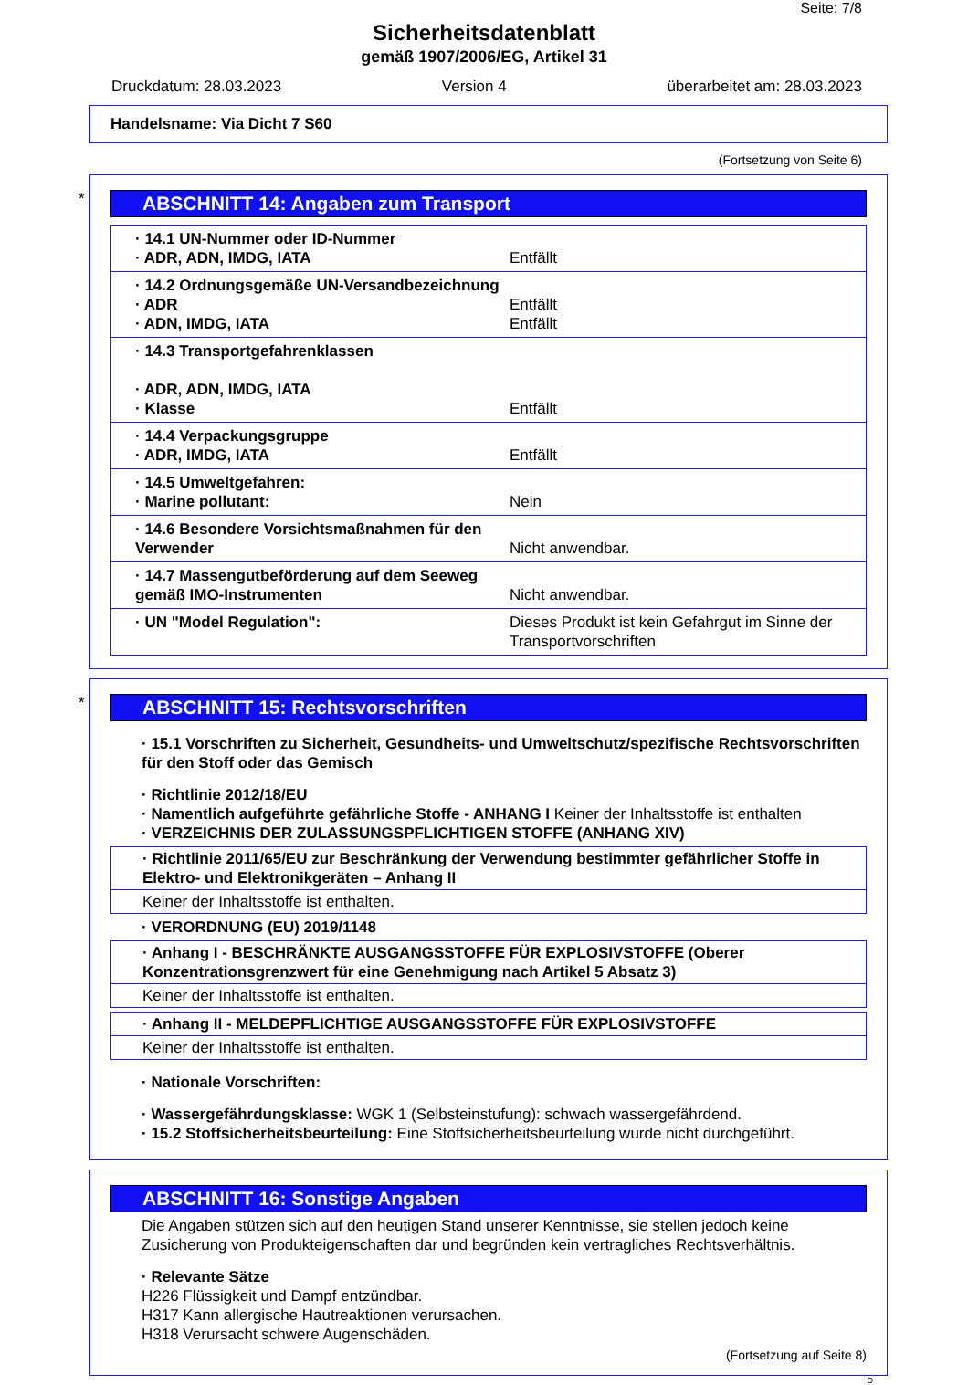Seite: 7/8
Sicherheitsdatenblatt
gemäß 1907/2006/EG, Artikel 31
Druckdatum: 28.03.2023 Version 4 überarbeitet am: 28.03.2023
Handelsname: Via Dicht 7 S60
(Fortsetzung von Seite 6)
*
ABSCHNITT 14: Angaben zum Transport
| · 14.1 UN-Nummer oder ID-Nummer · ADR, ADN, IMDG, IATA | Entfällt |
| · 14.2 Ordnungsgemäße UN-Versandbezeichnung · ADR · ADN, IMDG, IATA | Entfällt Entfällt |
| · 14.3 Transportgefahrenklassen · ADR, ADN, IMDG, IATA · Klasse | Entfällt |
| · 14.4 Verpackungsgruppe · ADR, IMDG, IATA | Entfällt |
| · 14.5 Umweltgefahren: · Marine pollutant: | Nein |
| · 14.6 Besondere Vorsichtsmaßnahmen für den Verwender | Nicht anwendbar. |
| · 14.7 Massengutbeförderung auf dem Seeweg gemäß IMO-Instrumenten | Nicht anwendbar. |
| · UN "Model Regulation": | Dieses Produkt ist kein Gefahrgut im Sinne der Transportvorschriften |
*
ABSCHNITT 15: Rechtsvorschriften
· 15.1 Vorschriften zu Sicherheit, Gesundheits- und Umweltschutz/spezifische Rechtsvorschriften für den Stoff oder das Gemisch
· Richtlinie 2012/18/EU
· Namentlich aufgeführte gefährliche Stoffe - ANHANG I Keiner der Inhaltsstoffe ist enthalten
· VERZEICHNIS DER ZULASSUNGSPFLICHTIGEN STOFFE (ANHANG XIV)
· Richtlinie 2011/65/EU zur Beschränkung der Verwendung bestimmter gefährlicher Stoffe in Elektro- und Elektronikgeräten – Anhang II
Keiner der Inhaltsstoffe ist enthalten.
· VERORDNUNG (EU) 2019/1148
· Anhang I - BESCHRÄNKTE AUSGANGSSTOFFE FÜR EXPLOSIVSTOFFE (Oberer Konzentrationsgrenzwert für eine Genehmigung nach Artikel 5 Absatz 3)
Keiner der Inhaltsstoffe ist enthalten.
· Anhang II - MELDEPFLICHTIGE AUSGANGSSTOFFE FÜR EXPLOSIVSTOFFE
Keiner der Inhaltsstoffe ist enthalten.
· Nationale Vorschriften:
· Wassergefährdungsklasse: WGK 1 (Selbsteinstufung): schwach wassergefährdend.
· 15.2 Stoffsicherheitsbeurteilung: Eine Stoffsicherheitsbeurteilung wurde nicht durchgeführt.
ABSCHNITT 16: Sonstige Angaben
Die Angaben stützen sich auf den heutigen Stand unserer Kenntnisse, sie stellen jedoch keine Zusicherung von Produkteigenschaften dar und begründen kein vertragliches Rechtsverhältnis.
· Relevante Sätze
H226 Flüssigkeit und Dampf entzündbar.
H317 Kann allergische Hautreaktionen verursachen.
H318 Verursacht schwere Augenschäden.
(Fortsetzung auf Seite 8)
D